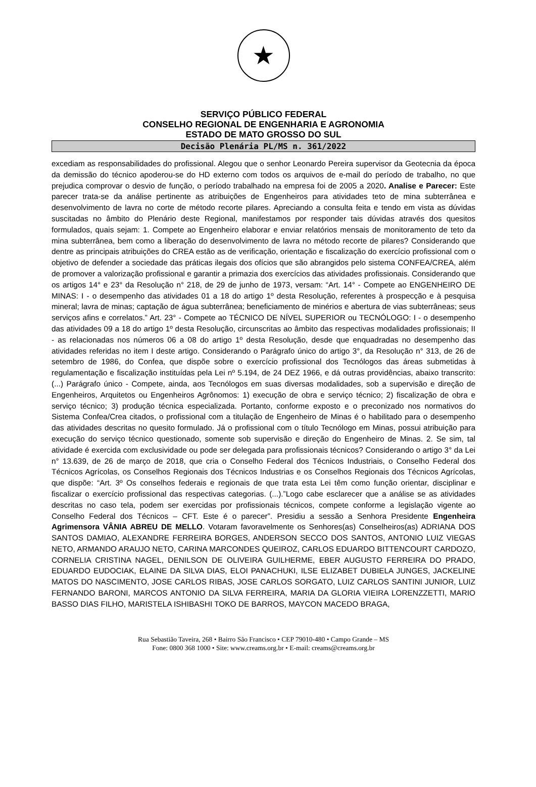★
SERVIÇO PÚBLICO FEDERAL
CONSELHO REGIONAL DE ENGENHARIA E AGRONOMIA
ESTADO DE MATO GROSSO DO SUL
Decisão Plenária PL/MS n. 361/2022
excediam as responsabilidades do profissional. Alegou que o senhor Leonardo Pereira supervisor da Geotecnia da época da demissão do técnico apoderou-se do HD externo com todos os arquivos de e-mail do período de trabalho, no que prejudica comprovar o desvio de função, o período trabalhado na empresa foi de 2005 a 2020. Analise e Parecer: Este parecer trata-se da análise pertinente as atribuições de Engenheiros para atividades teto de mina subterrânea e desenvolvimento de lavra no corte de método recorte pilares. Apreciando a consulta feita e tendo em vista as dúvidas suscitadas no âmbito do Plenário deste Regional, manifestamos por responder tais dúvidas através dos quesitos formulados, quais sejam: 1. Compete ao Engenheiro elaborar e enviar relatórios mensais de monitoramento de teto da mina subterrânea, bem como a liberação do desenvolvimento de lavra no método recorte de pilares? Considerando que dentre as principais atribuições do CREA estão as de verificação, orientação e fiscalização do exercício profissional com o objetivo de defender a sociedade das práticas ilegais dos ofícios que são abrangidos pelo sistema CONFEA/CREA, além de promover a valorização profissional e garantir a primazia dos exercícios das atividades profissionais. Considerando que os artigos 14° e 23° da Resolução n° 218, de 29 de junho de 1973, versam: “Art. 14° - Compete ao ENGENHEIRO DE MINAS: I - o desempenho das atividades 01 a 18 do artigo 1º desta Resolução, referentes à prospecção e à pesquisa mineral; lavra de minas; captação de água subterrânea; beneficiamento de minérios e abertura de vias subterrâneas; seus serviços afins e correlatos.” Art. 23° - Compete ao TÉCNICO DE NÍVEL SUPERIOR ou TECNÓLOGO: I - o desempenho das atividades 09 a 18 do artigo 1º desta Resolução, circunscritas ao âmbito das respectivas modalidades profissionais; II - as relacionadas nos números 06 a 08 do artigo 1º desta Resolução, desde que enquadradas no desempenho das atividades referidas no item I deste artigo. Considerando o Parágrafo único do artigo 3°, da Resolução n° 313, de 26 de setembro de 1986, do Confea, que dispõe sobre o exercício profissional dos Tecnólogos das áreas submetidas à regulamentação e fiscalização instituídas pela Lei nº 5.194, de 24 DEZ 1966, e dá outras providências, abaixo transcrito: (...) Parágrafo único - Compete, ainda, aos Tecnólogos em suas diversas modalidades, sob a supervisão e direção de Engenheiros, Arquitetos ou Engenheiros Agrônomos: 1) execução de obra e serviço técnico; 2) fiscalização de obra e serviço técnico; 3) produção técnica especializada. Portanto, conforme exposto e o preconizado nos normativos do Sistema Confea/Crea citados, o profissional com a titulação de Engenheiro de Minas é o habilitado para o desempenho das atividades descritas no quesito formulado. Já o profissional com o título Tecnólogo em Minas, possui atribuição para execução do serviço técnico questionado, somente sob supervisão e direção do Engenheiro de Minas. 2. Se sim, tal atividade é exercida com exclusividade ou pode ser delegada para profissionais técnicos? Considerando o artigo 3° da Lei n° 13.639, de 26 de março de 2018, que cria o Conselho Federal dos Técnicos Industriais, o Conselho Federal dos Técnicos Agrícolas, os Conselhos Regionais dos Técnicos Industrias e os Conselhos Regionais dos Técnicos Agrícolas, que dispõe: “Art. 3º Os conselhos federais e regionais de que trata esta Lei têm como função orientar, disciplinar e fiscalizar o exercício profissional das respectivas categorias. (...).”Logo cabe esclarecer que a análise se as atividades descritas no caso tela, podem ser exercidas por profissionais técnicos, compete conforme a legislação vigente ao Conselho Federal dos Técnicos – CFT. Este é o parecer”. Presidiu a sessão a Senhora Presidente Engenheira Agrimensora VÂNIA ABREU DE MELLO. Votaram favoravelmente os Senhores(as) Conselheiros(as) ADRIANA DOS SANTOS DAMIAO, ALEXANDRE FERREIRA BORGES, ANDERSON SECCO DOS SANTOS, ANTONIO LUIZ VIEGAS NETO, ARMANDO ARAUJO NETO, CARINA MARCONDES QUEIROZ, CARLOS EDUARDO BITTENCOURT CARDOZO, CORNELIA CRISTINA NAGEL, DENILSON DE OLIVEIRA GUILHERME, EBER AUGUSTO FERREIRA DO PRADO, EDUARDO EUDOCIAK, ELAINE DA SILVA DIAS, ELOI PANACHUKI, ILSE ELIZABET DUBIELA JUNGES, JACKELINE MATOS DO NASCIMENTO, JOSE CARLOS RIBAS, JOSE CARLOS SORGATO, LUIZ CARLOS SANTINI JUNIOR, LUIZ FERNANDO BARONI, MARCOS ANTONIO DA SILVA FERREIRA, MARIA DA GLORIA VIEIRA LORENZZETTI, MARIO BASSO DIAS FILHO, MARISTELA ISHIBASHI TOKO DE BARROS, MAYCON MACEDO BRAGA,
Rua Sebastião Taveira, 268 • Bairro São Francisco • CEP 79010-480 • Campo Grande – MS
Fone: 0800 368 1000 • Site: www.creams.org.br • E-mail: creams@creams.org.br